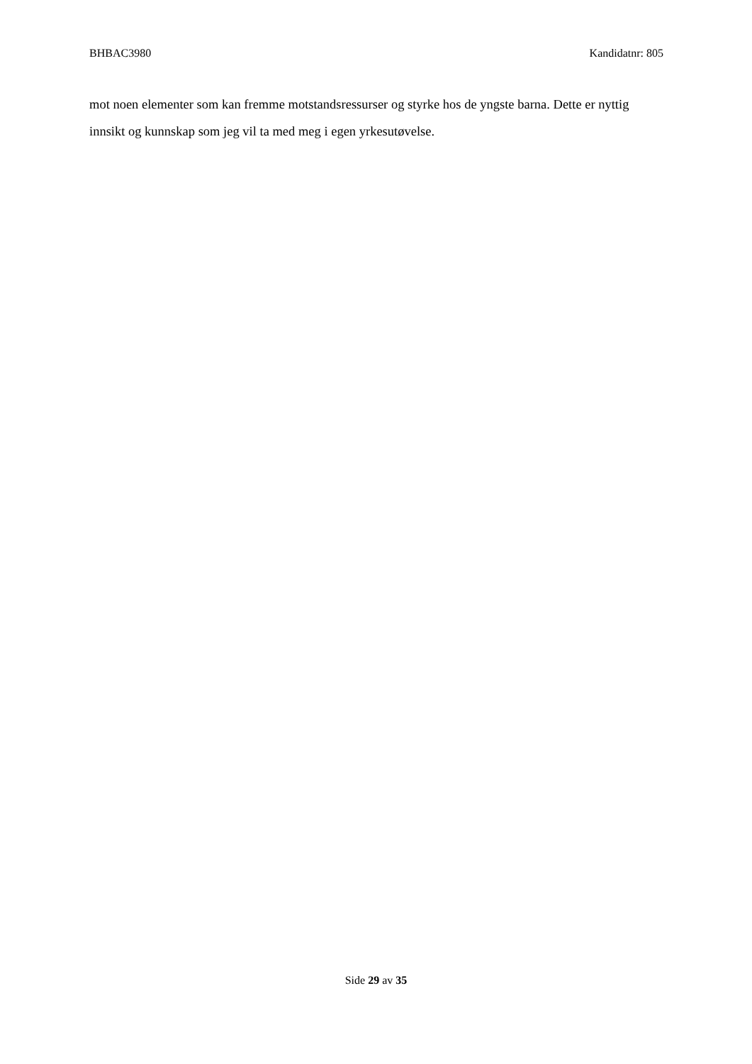BHBAC3980 Kandidatnr: 805
mot noen elementer som kan fremme motstandsressurser og styrke hos de yngste barna. Dette er nyttig innsikt og kunnskap som jeg vil ta med meg i egen yrkesutøvelse.
Side 29 av 35